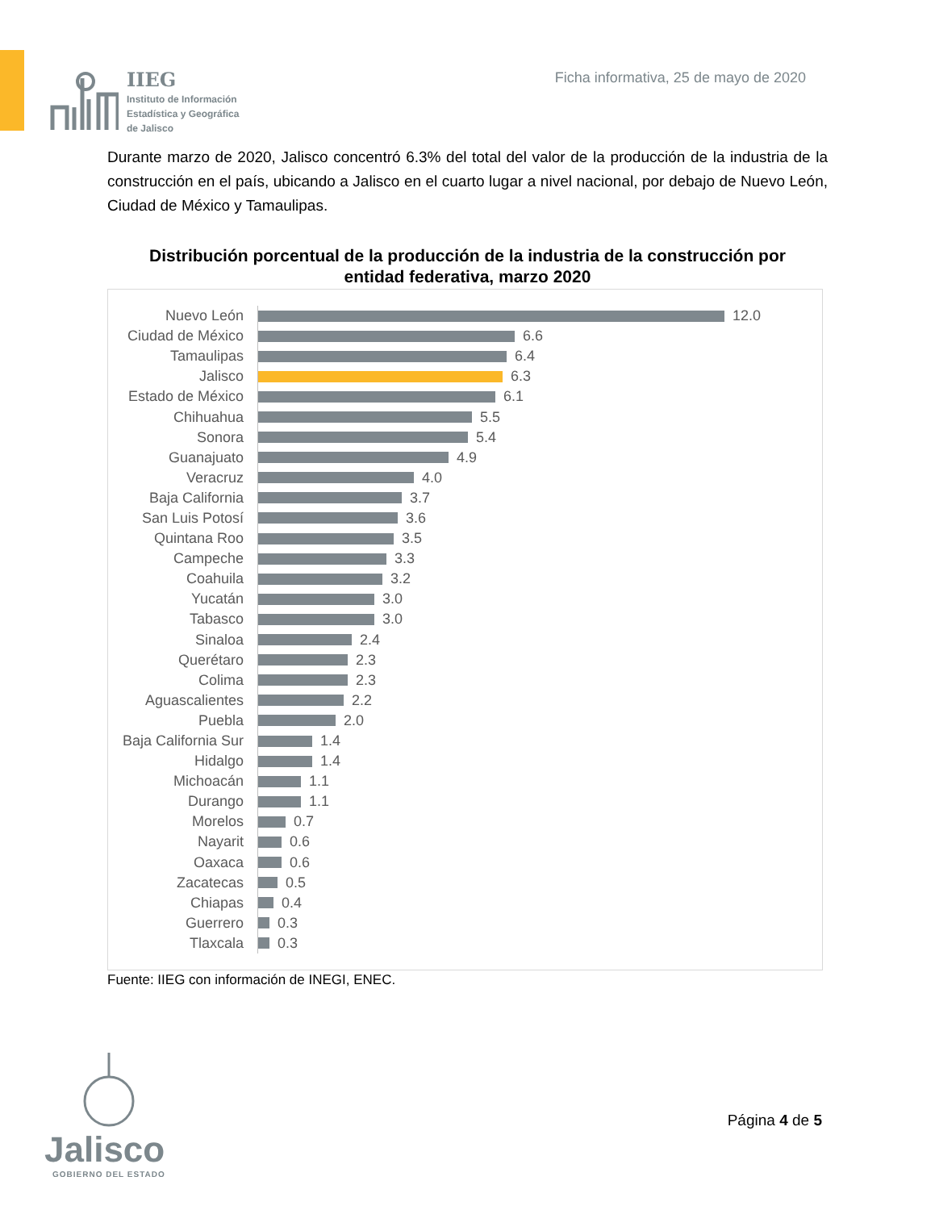IIEG
Instituto de Información
Estadística y Geográfica
de Jalisco
Ficha informativa, 25 de mayo de 2020
Durante marzo de 2020, Jalisco concentró 6.3% del total del valor de la producción de la industria de la construcción en el país, ubicando a Jalisco en el cuarto lugar a nivel nacional, por debajo de Nuevo León, Ciudad de México y Tamaulipas.
Distribución porcentual de la producción de la industria de la construcción por entidad federativa, marzo 2020
Nuevo León
12.0
Ciudad de México
6.6
Tamaulipas
6.4
Jalisco
6.3
Estado de México
6.1
Chihuahua
5.5
Sonora
5.4
Guanajuato
4.9
Veracruz
4.0
Baja California
3.7
San Luis Potosí
3.6
Quintana Roo
3.5
Campeche
3.3
Coahuila
3.2
Yucatán
3.0
Tabasco
3.0
Sinaloa
2.4
Querétaro
2.3
Colima
2.3
Aguascalientes
2.2
Puebla
2.0
Baja California Sur
1.4
Hidalgo
1.4
Michoacán
1.1
Durango
1.1
Morelos
0.7
Nayarit
0.6
Oaxaca
0.6
Zacatecas
0.5
Chiapas
0.4
Guerrero
0.3
Tlaxcala
0.3
Fuente: IIEG con información de INEGI, ENEC.
Jalisco
GOBIERNO DEL ESTADO
Página 4 de 5